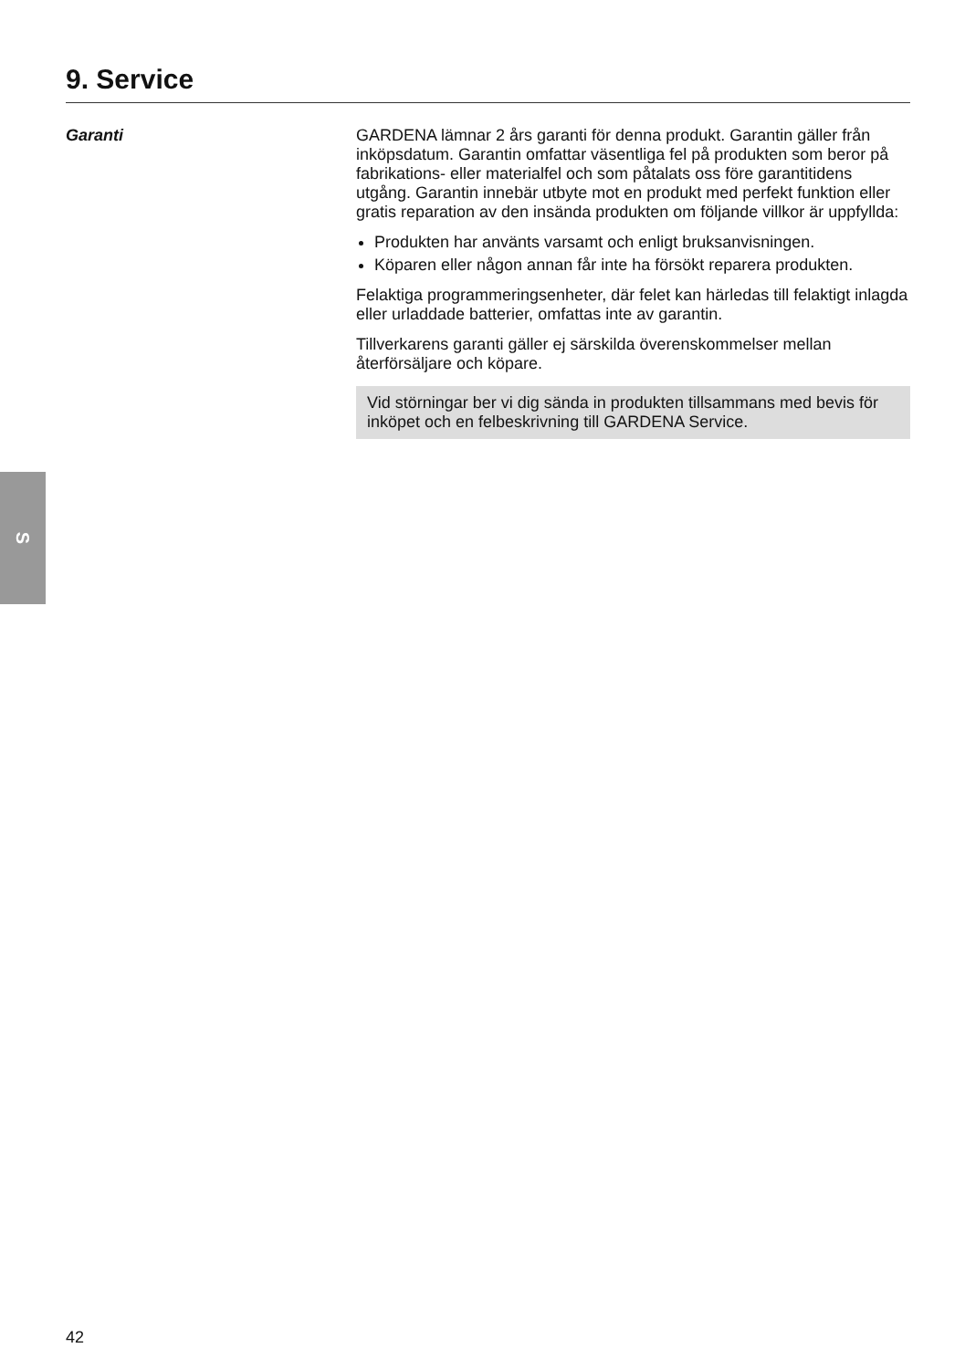9. Service
Garanti
GARDENA lämnar 2 års garanti för denna produkt. Garantin gäller från inköpsdatum. Garantin omfattar väsentliga fel på produkten som beror på fabrikations- eller materialfel och som påtalats oss före garantitidens utgång. Garantin innebär utbyte mot en produkt med perfekt funktion eller gratis reparation av den insända produkten om följande villkor är uppfyllda:
Produkten har använts varsamt och enligt bruksanvisningen.
Köparen eller någon annan får inte ha försökt reparera produkten.
Felaktiga programmeringsenheter, där felet kan härledas till felaktigt inlagda eller urladdade batterier, omfattas inte av garantin.
Tillverkarens garanti gäller ej särskilda överenskommelser mellan återförsäljare och köpare.
Vid störningar ber vi dig sända in produkten tillsammans med bevis för inköpet och en felbeskrivning till GARDENA Service.
S
42